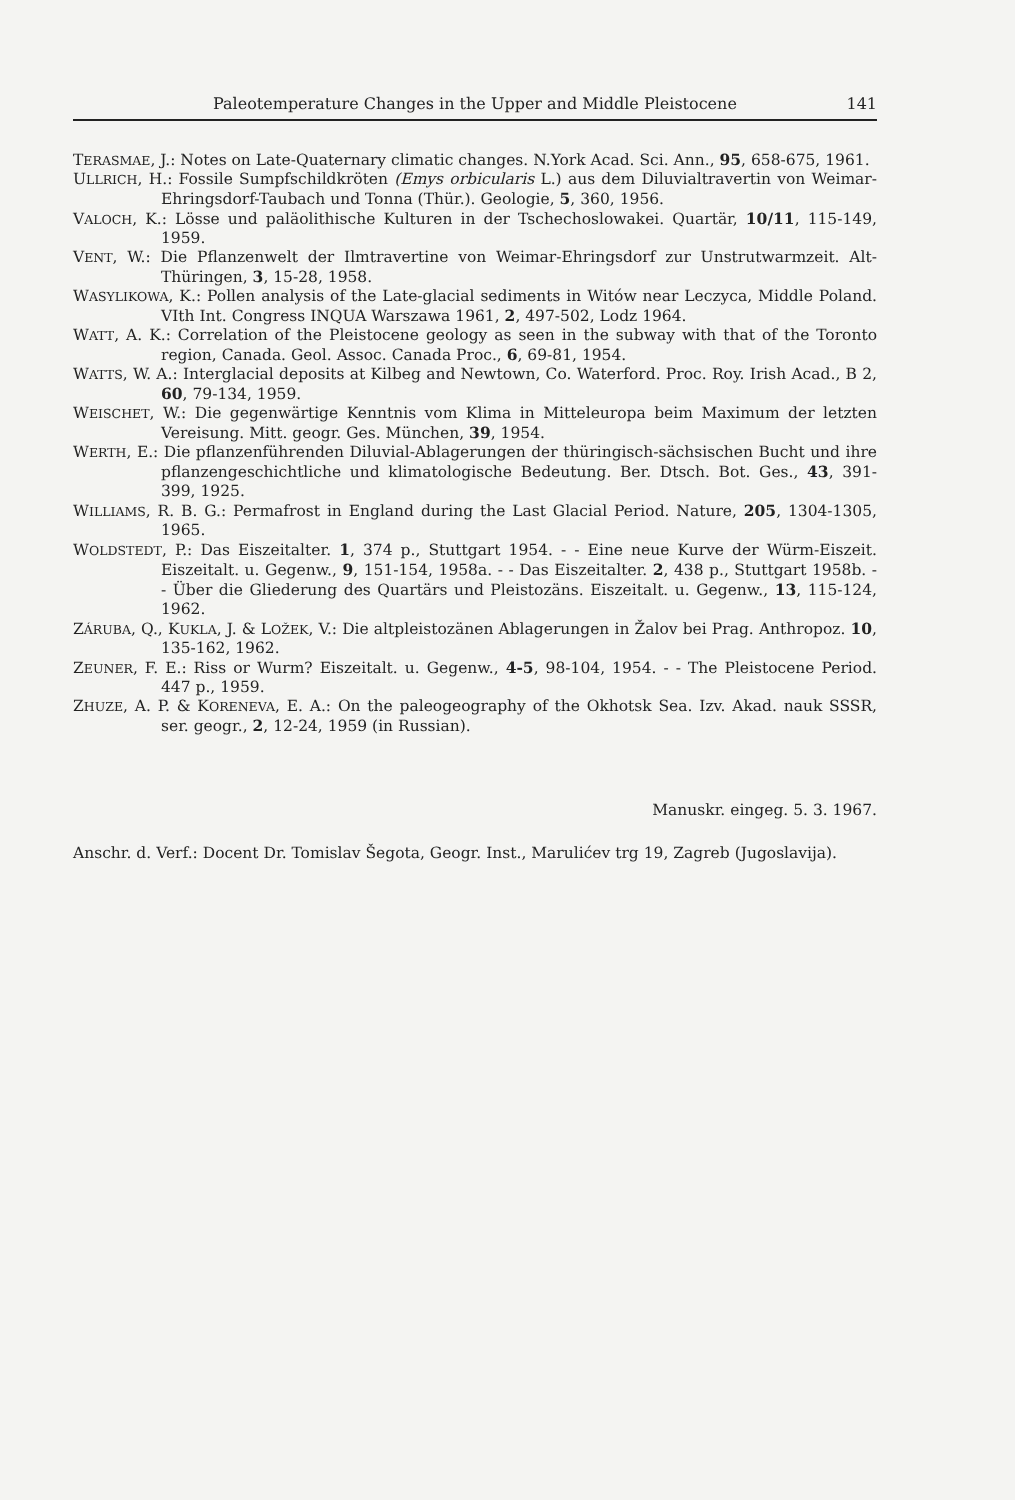Paleotemperature Changes in the Upper and Middle Pleistocene 141
TERASMAE, J.: Notes on Late-Quaternary climatic changes. N.York Acad. Sci. Ann., 95, 658-675, 1961.
ULLRICH, H.: Fossile Sumpfschildkröten (Emys orbicularis L.) aus dem Diluvialtravertin von Weimar-Ehringsdorf-Taubach und Tonna (Thür.). Geologie, 5, 360, 1956.
VALOCH, K.: Lösse und paläolithische Kulturen in der Tschechoslowakei. Quartär, 10/11, 115-149, 1959.
VENT, W.: Die Pflanzenwelt der Ilmtravertine von Weimar-Ehringsdorf zur Unstrutwarmzeit. Alt-Thüringen, 3, 15-28, 1958.
WASYLIKOWA, K.: Pollen analysis of the Late-glacial sediments in Witów near Leczyca, Middle Poland. VIth Int. Congress INQUA Warszawa 1961, 2, 497-502, Lodz 1964.
WATT, A. K.: Correlation of the Pleistocene geology as seen in the subway with that of the Toronto region, Canada. Geol. Assoc. Canada Proc., 6, 69-81, 1954.
WATTS, W. A.: Interglacial deposits at Kilbeg and Newtown, Co. Waterford. Proc. Roy. Irish Acad., B 2, 60, 79-134, 1959.
WEISCHET, W.: Die gegenwärtige Kenntnis vom Klima in Mitteleuropa beim Maximum der letzten Vereisung. Mitt. geogr. Ges. München, 39, 1954.
WERTH, E.: Die pflanzenführenden Diluvial-Ablagerungen der thüringisch-sächsischen Bucht und ihre pflanzengeschichtliche und klimatologische Bedeutung. Ber. Dtsch. Bot. Ges., 43, 391-399, 1925.
WILLIAMS, R. B. G.: Permafrost in England during the Last Glacial Period. Nature, 205, 1304-1305, 1965.
WOLDSTEDT, P.: Das Eiszeitalter. 1, 374 p., Stuttgart 1954. - - Eine neue Kurve der Würm-Eiszeit. Eiszeitalt. u. Gegenw., 9, 151-154, 1958a. - - Das Eiszeitalter. 2, 438 p., Stuttgart 1958b. - - Über die Gliederung des Quartärs und Pleistozäns. Eiszeitalt. u. Gegenw., 13, 115-124, 1962.
ZÁRUBA, Q., KUKLA, J. & LOŽEK, V.: Die altpleistozänen Ablagerungen in Žalov bei Prag. Anthropoz. 10, 135-162, 1962.
ZEUNER, F. E.: Riss or Wurm? Eiszeitalt. u. Gegenw., 4-5, 98-104, 1954. - - The Pleistocene Period. 447 p., 1959.
ZHUZE, A. P. & KORENEVA, E. A.: On the paleogeography of the Okhotsk Sea. Izv. Akad. nauk SSSR, ser. geogr., 2, 12-24, 1959 (in Russian).
Manuskr. eingeg. 5. 3. 1967.
Anschr. d. Verf.: Docent Dr. Tomislav Šegota, Geogr. Inst., Marulićev trg 19, Zagreb (Jugoslavija).